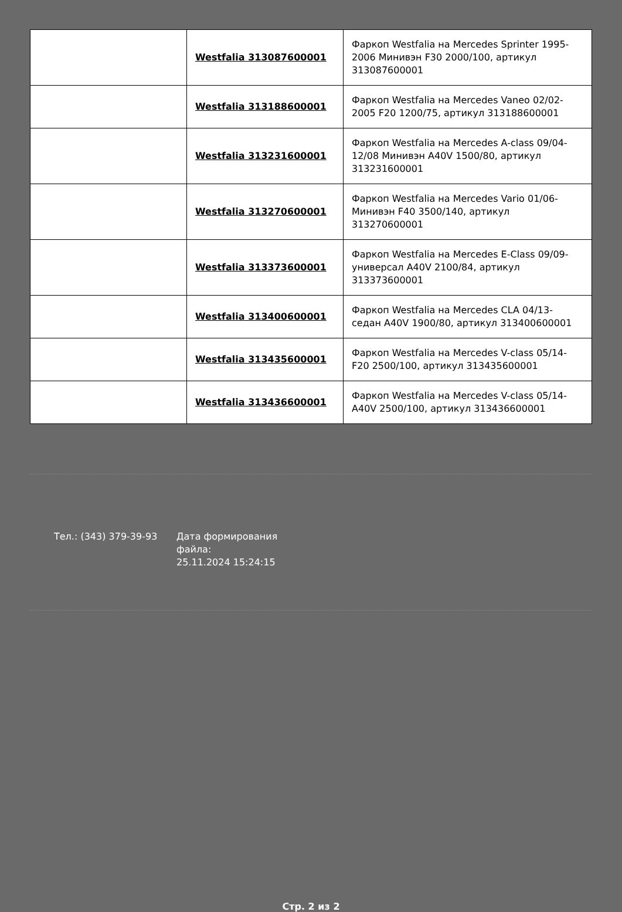| | Westfalia 313087600001 | Фаркоп Westfalia на Mercedes Sprinter 1995-2006 Минивэн F30 2000/100, артикул 313087600001 |
| | Westfalia 313188600001 | Фаркоп Westfalia на Mercedes Vaneo 02/02-2005 F20 1200/75, артикул 313188600001 |
| | Westfalia 313231600001 | Фаркоп Westfalia на Mercedes A-class 09/04-12/08 Минивэн A40V 1500/80, артикул 313231600001 |
| | Westfalia 313270600001 | Фаркоп Westfalia на Mercedes Vario 01/06- Минивэн F40 3500/140, артикул 313270600001 |
| | Westfalia 313373600001 | Фаркоп Westfalia на Mercedes E-Class 09/09- универсал A40V 2100/84, артикул 313373600001 |
| | Westfalia 313400600001 | Фаркоп Westfalia на Mercedes CLA 04/13- седан A40V 1900/80, артикул 313400600001 |
| | Westfalia 313435600001 | Фаркоп Westfalia на Mercedes V-class 05/14- F20 2500/100, артикул 313435600001 |
| | Westfalia 313436600001 | Фаркоп Westfalia на Mercedes V-class 05/14- A40V 2500/100, артикул 313436600001 |
Тел.: (343) 379-39-93 Дата формирования файла:
25.11.2024 15:24:15
Стр. 2 из 2